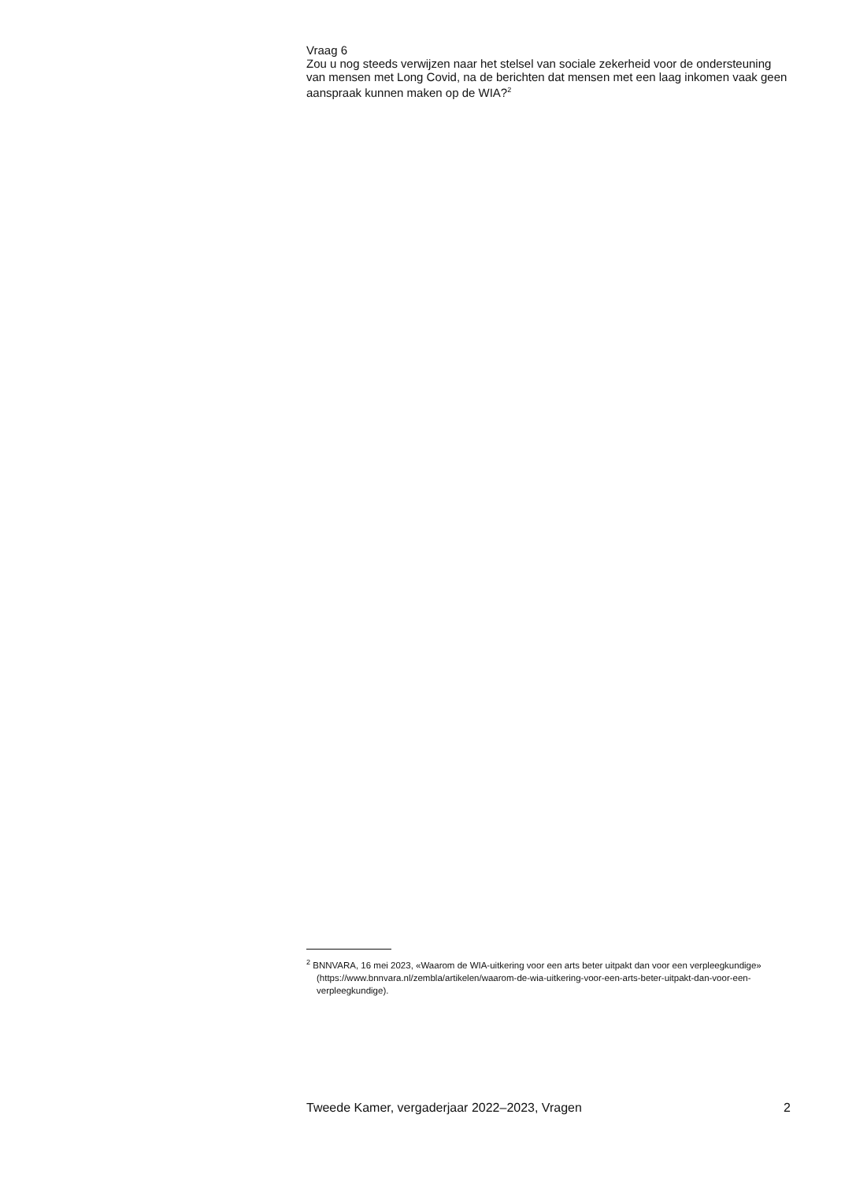Vraag 6
Zou u nog steeds verwijzen naar het stelsel van sociale zekerheid voor de ondersteuning van mensen met Long Covid, na de berichten dat mensen met een laag inkomen vaak geen aanspraak kunnen maken op de WIA?<sup>2</sup>
<sup>2</sup> BNNVARA, 16 mei 2023, «Waarom de WIA-uitkering voor een arts beter uitpakt dan voor een verpleegkundige» (https://www.bnnvara.nl/zembla/artikelen/waarom-de-wia-uitkering-voor-een-arts-beter-uitpakt-dan-voor-een-verpleegkundige).
Tweede Kamer, vergaderjaar 2022–2023, Vragen 2